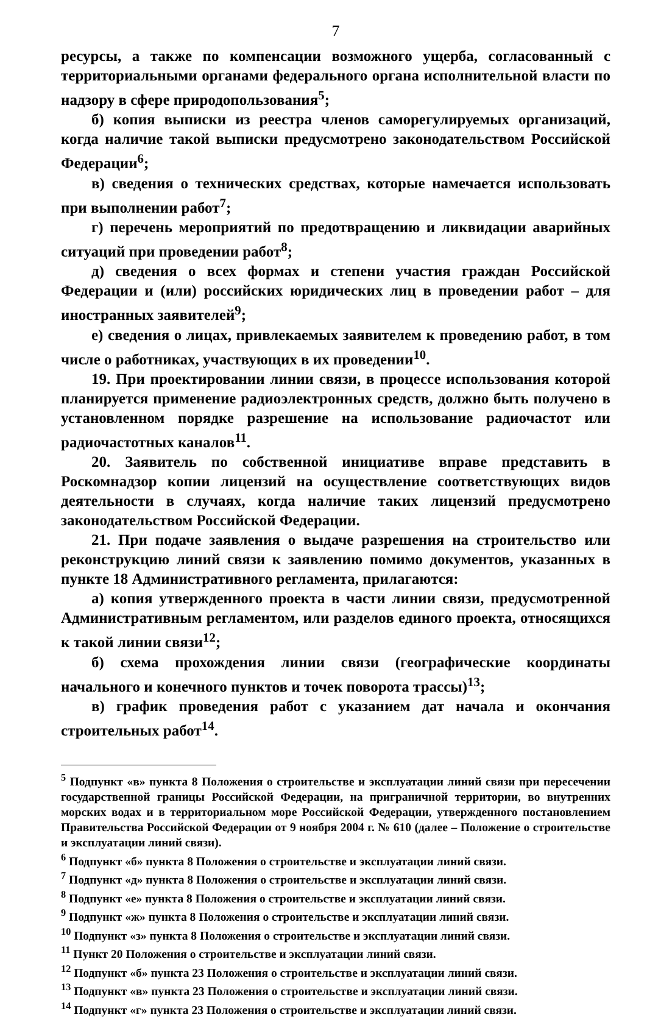7
ресурсы, а также по компенсации возможного ущерба, согласованный с территориальными органами федерального органа исполнительной власти по надзору в сфере природопользования<sup>5</sup>;
б) копия выписки из реестра членов саморегулируемых организаций, когда наличие такой выписки предусмотрено законодательством Российской Федерации<sup>6</sup>;
в) сведения о технических средствах, которые намечается использовать при выполнении работ<sup>7</sup>;
г) перечень мероприятий по предотвращению и ликвидации аварийных ситуаций при проведении работ<sup>8</sup>;
д) сведения о всех формах и степени участия граждан Российской Федерации и (или) российских юридических лиц в проведении работ – для иностранных заявителей<sup>9</sup>;
е) сведения о лицах, привлекаемых заявителем к проведению работ, в том числе о работниках, участвующих в их проведении<sup>10</sup>.
19. При проектировании линии связи, в процессе использования которой планируется применение радиоэлектронных средств, должно быть получено в установленном порядке разрешение на использование радиочастот или радиочастотных каналов<sup>11</sup>.
20. Заявитель по собственной инициативе вправе представить в Роскомнадзор копии лицензий на осуществление соответствующих видов деятельности в случаях, когда наличие таких лицензий предусмотрено законодательством Российской Федерации.
21. При подаче заявления о выдаче разрешения на строительство или реконструкцию линий связи к заявлению помимо документов, указанных в пункте 18 Административного регламента, прилагаются:
а) копия утвержденного проекта в части линии связи, предусмотренной Административным регламентом, или разделов единого проекта, относящихся к такой линии связи<sup>12</sup>;
б) схема прохождения линии связи (географические координаты начального и конечного пунктов и точек поворота трассы)<sup>13</sup>;
в) график проведения работ с указанием дат начала и окончания строительных работ<sup>14</sup>.
<sup>5</sup> Подпункт «в» пункта 8 Положения о строительстве и эксплуатации линий связи при пересечении государственной границы Российской Федерации, на приграничной территории, во внутренних морских водах и в территориальном море Российской Федерации, утвержденного постановлением Правительства Российской Федерации от 9 ноября 2004 г. № 610 (далее – Положение о строительстве и эксплуатации линий связи).
<sup>6</sup> Подпункт «б» пункта 8 Положения о строительстве и эксплуатации линий связи.
<sup>7</sup> Подпункт «д» пункта 8 Положения о строительстве и эксплуатации линий связи.
<sup>8</sup> Подпункт «е» пункта 8 Положения о строительстве и эксплуатации линий связи.
<sup>9</sup> Подпункт «ж» пункта 8 Положения о строительстве и эксплуатации линий связи.
<sup>10</sup> Подпункт «з» пункта 8 Положения о строительстве и эксплуатации линий связи.
<sup>11</sup> Пункт 20 Положения о строительстве и эксплуатации линий связи.
<sup>12</sup> Подпункт «б» пункта 23 Положения о строительстве и эксплуатации линий связи.
<sup>13</sup> Подпункт «в» пункта 23 Положения о строительстве и эксплуатации линий связи.
<sup>14</sup> Подпункт «г» пункта 23 Положения о строительстве и эксплуатации линий связи.